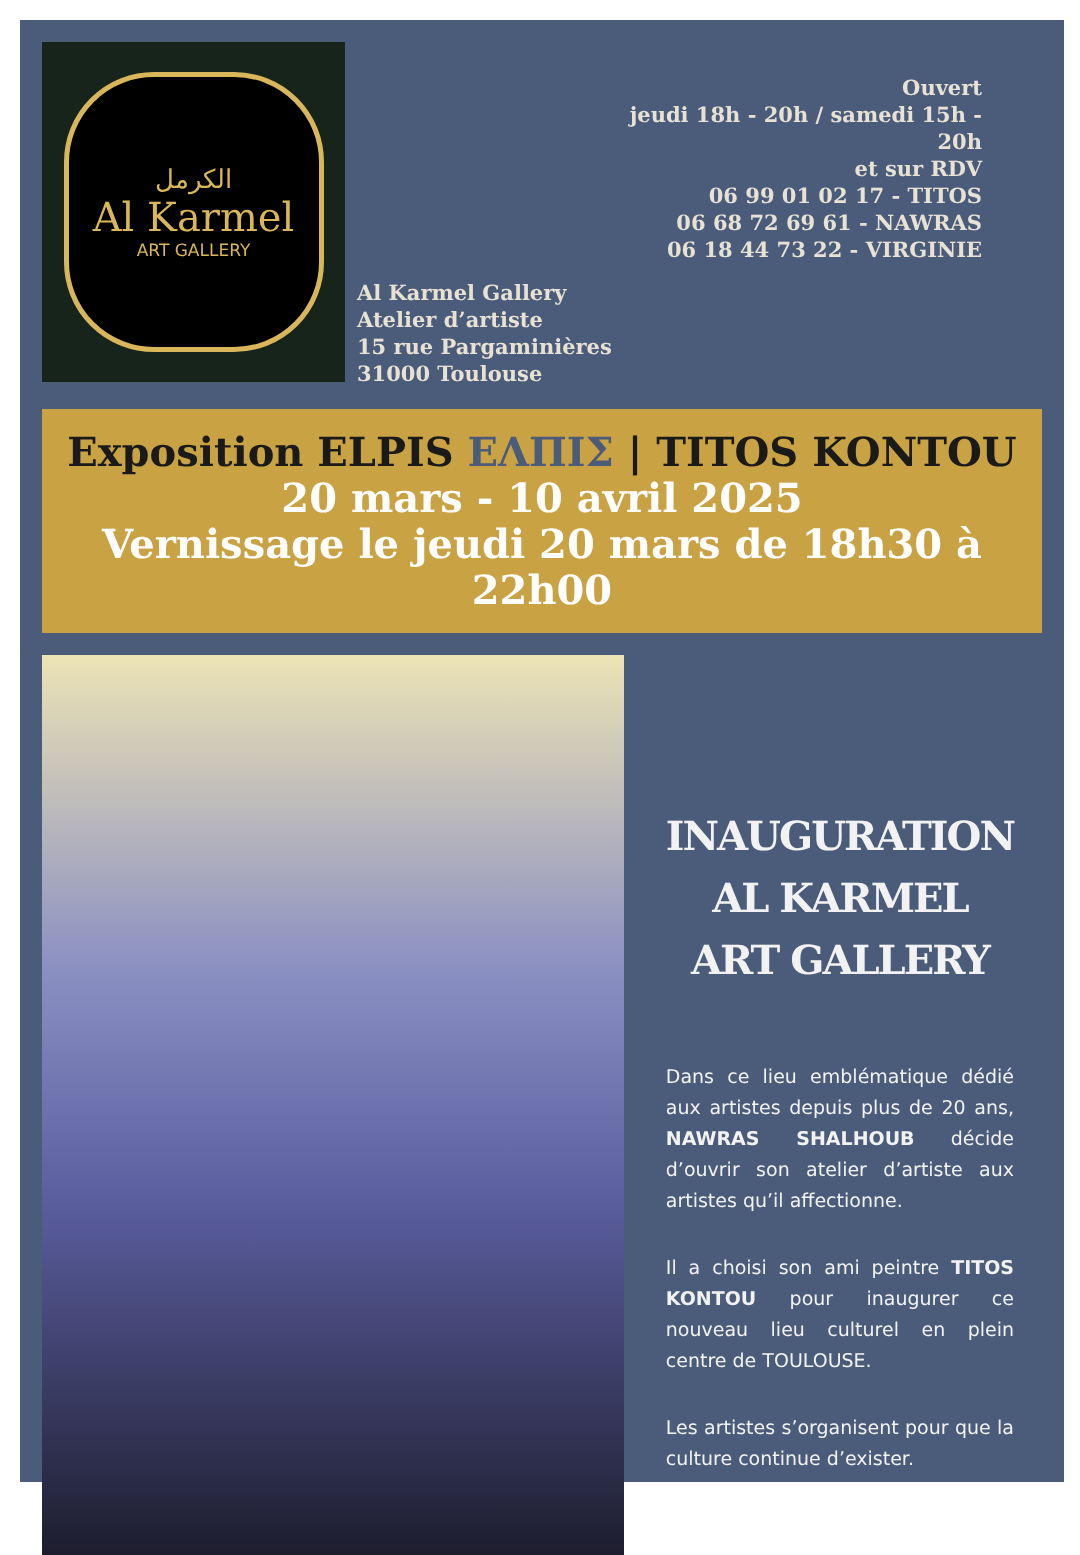الكرمل
Al Karmel
ART GALLERY
Al Karmel Gallery
Atelier d’artiste
15 rue Pargaminières
31000 Toulouse
Ouvert
jeudi 18h - 20h / samedi 15h - 20h
et sur RDV
06 99 01 02 17 - TITOS
06 68 72 69 61 - NAWRAS
06 18 44 73 22 - VIRGINIE
Exposition ELPIS ΕΛΠΙΣ | TITOS KONTOU
20 mars - 10 avril 2025
Vernissage le jeudi 20 mars de 18h30 à 22h00
INAUGURATION AL KARMEL ART GALLERY
Dans ce lieu emblématique dédié aux artistes depuis plus de 20 ans, NAWRAS SHALHOUB décide d’ouvrir son atelier d’artiste aux artistes qu’il affectionne.
Il a choisi son ami peintre TITOS KONTOU pour inaugurer ce nouveau lieu culturel en plein centre de TOULOUSE.
Les artistes s’organisent pour que la culture continue d’exister.